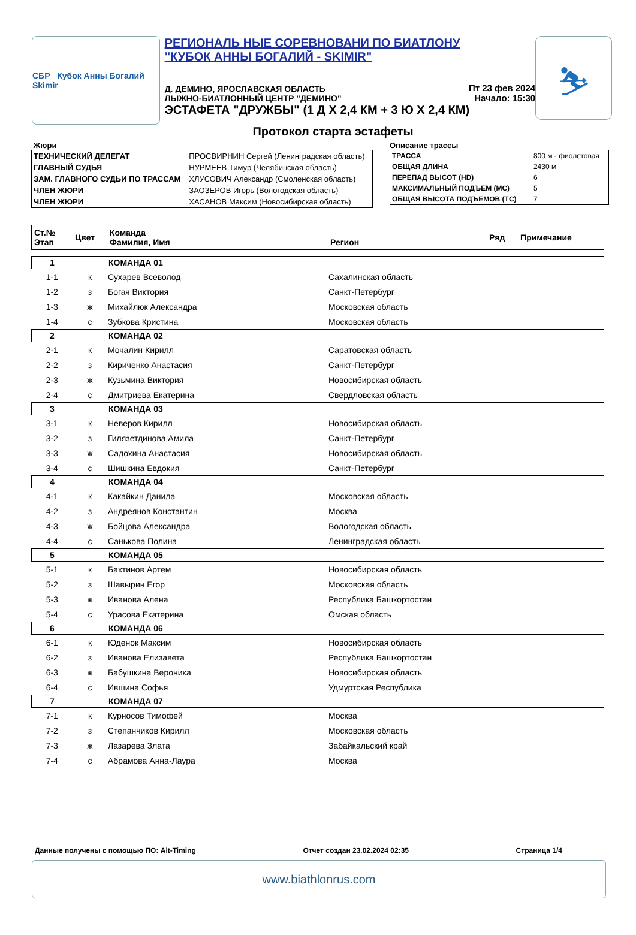СБР Кубок Анны Богалий Skimir
РЕГИОНАЛЬ НЫЕ СОРЕВНОВАНИ ПО БИАТЛОНУ "КУБОК АННЫ БОГАЛИЙ - SKIMIR"
Д. ДЕМИНО, ЯРОСЛАВСКАЯ ОБЛАСТЬ
ЛЫЖНО-БИАТЛОННЫЙ ЦЕНТР "ДЕМИНО"
ЭСТАФЕТА "ДРУЖБЫ" (1 Д Х 2,4 КМ + 3 Ю Х 2,4 КМ)
Пт 23 фев 2024
Начало: 15:30
⛷
Протокол старта эстафеты
Жюри
| ТЕХНИЧЕСКИЙ ДЕЛЕГАТ | ПРОСВИРНИН Сергей (Ленинградская область) |
| ГЛАВНЫЙ СУДЬЯ | НУРМЕЕВ Тимур (Челябинская область) |
| ЗАМ. ГЛАВНОГО СУДЬИ ПО ТРАССАМ | ХЛУСОВИЧ Александр (Смоленская область) |
| ЧЛЕН ЖЮРИ | ЗАОЗЕРОВ Игорь (Вологодская область) |
| ЧЛЕН ЖЮРИ | ХАСАНОВ Максим (Новосибирская область) |
Описание трассы
| ТРАССА | 800 м - фиолетовая |
| ОБЩАЯ ДЛИНА | 2430 м |
| ПЕРЕПАД ВЫСОТ (HD) | 6 |
| МАКСИМАЛЬНЫЙ ПОДЪЕМ (MC) | 5 |
| ОБЩАЯ ВЫСОТА ПОДЪЕМОВ (TC) | 7 |
| Ст.№ Этап | Цвет | Команда Фамилия, Имя | Регион | Ряд | Примечание |
| --- | --- | --- | --- | --- | --- |
| 1 | | КОМАНДА 01 | | | |
| 1-1 | к | Сухарев Всеволод | Сахалинская область | | |
| 1-2 | з | Богач Виктория | Санкт-Петербург | | |
| 1-3 | ж | Михайлюк Александра | Московская область | | |
| 1-4 | с | Зубкова Кристина | Московская область | | |
| 2 | | КОМАНДА 02 | | | |
| 2-1 | к | Мочалин Кирилл | Саратовская область | | |
| 2-2 | з | Кириченко Анастасия | Санкт-Петербург | | |
| 2-3 | ж | Кузьмина Виктория | Новосибирская область | | |
| 2-4 | с | Дмитриева Екатерина | Свердловская область | | |
| 3 | | КОМАНДА 03 | | | |
| 3-1 | к | Неверов Кирилл | Новосибирская область | | |
| 3-2 | з | Гилязетдинова Амила | Санкт-Петербург | | |
| 3-3 | ж | Садохина Анастасия | Новосибирская область | | |
| 3-4 | с | Шишкина Евдокия | Санкт-Петербург | | |
| 4 | | КОМАНДА 04 | | | |
| 4-1 | к | Какайкин Данила | Московская область | | |
| 4-2 | з | Андреянов Константин | Москва | | |
| 4-3 | ж | Бойцова Александра | Вологодская область | | |
| 4-4 | с | Санькова Полина | Ленинградская область | | |
| 5 | | КОМАНДА 05 | | | |
| 5-1 | к | Бахтинов Артем | Новосибирская область | | |
| 5-2 | з | Шавырин Егор | Московская область | | |
| 5-3 | ж | Иванова Алена | Республика Башкортостан | | |
| 5-4 | с | Урасова Екатерина | Омская область | | |
| 6 | | КОМАНДА 06 | | | |
| 6-1 | к | Юденок Максим | Новосибирская область | | |
| 6-2 | з | Иванова Елизавета | Республика Башкортостан | | |
| 6-3 | ж | Бабушкина Вероника | Новосибирская область | | |
| 6-4 | с | Ившина Софья | Удмуртская Республика | | |
| 7 | | КОМАНДА 07 | | | |
| 7-1 | к | Курносов Тимофей | Москва | | |
| 7-2 | з | Степанчиков Кирилл | Московская область | | |
| 7-3 | ж | Лазарева Злата | Забайкальский край | | |
| 7-4 | с | Абрамова Анна-Лаура | Москва | | |
Данные получены с помощью ПО: Alt-Timing Отчет создан 23.02.2024 02:35 Страница 1/4
www.biathlonrus.com